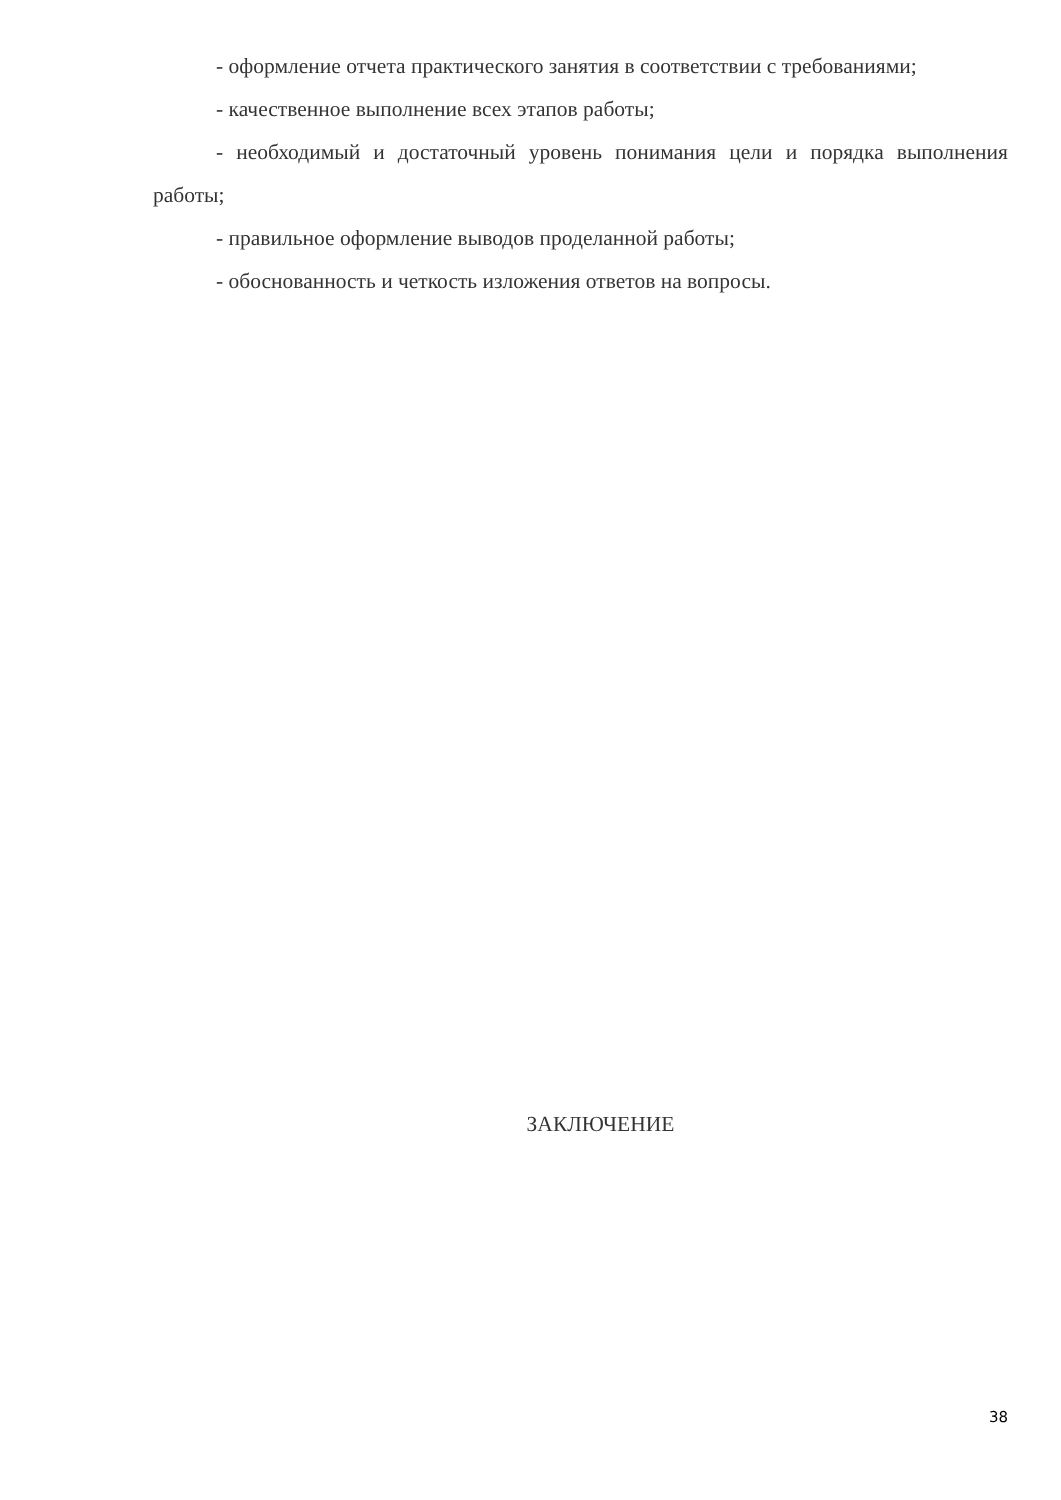- оформление отчета практического занятия в соответствии с требованиями;
- качественное выполнение всех этапов работы;
- необходимый и достаточный уровень понимания цели и порядка выполнения работы;
- правильное оформление выводов проделанной работы;
- обоснованность и четкость изложения ответов на вопросы.
ЗАКЛЮЧЕНИЕ
38